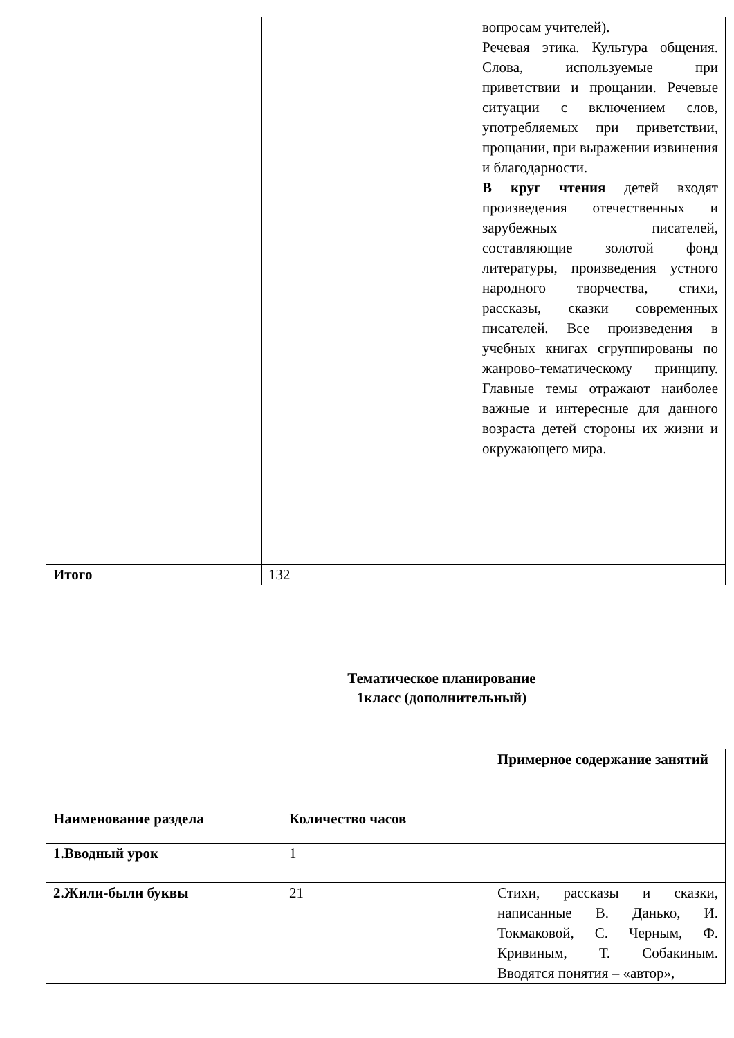| | | вопросам учителей). Речевая этика. Культура общения. Слова, используемые при приветствии и прощании. Речевые ситуации с включением слов, употребляемых при приветствии, прощании, при выражении извинения и благодарности. В круг чтения детей входят произведения отечественных и зарубежных писателей, составляющие золотой фонд литературы, произведения устного народного творчества, стихи, рассказы, сказки современных писателей. Все произведения в учебных книгах сгруппированы по жанрово-тематическому принципу. Главные темы отражают наиболее важные и интересные для данного возраста детей стороны их жизни и окружающего мира. |
| Итого | 132 | |
Тематическое планирование
1класс (дополнительный)
| Наименование раздела | Количество часов | Примерное содержание занятий |
| --- | --- | --- |
| 1.Вводный урок | 1 | |
| 2.Жили-были буквы | 21 | Стихи, рассказы и сказки, написанные В. Данько, И. Токмаковой, С. Черным, Ф. Кривиным, Т. Собакиным. Вводятся понятия – «автор», |